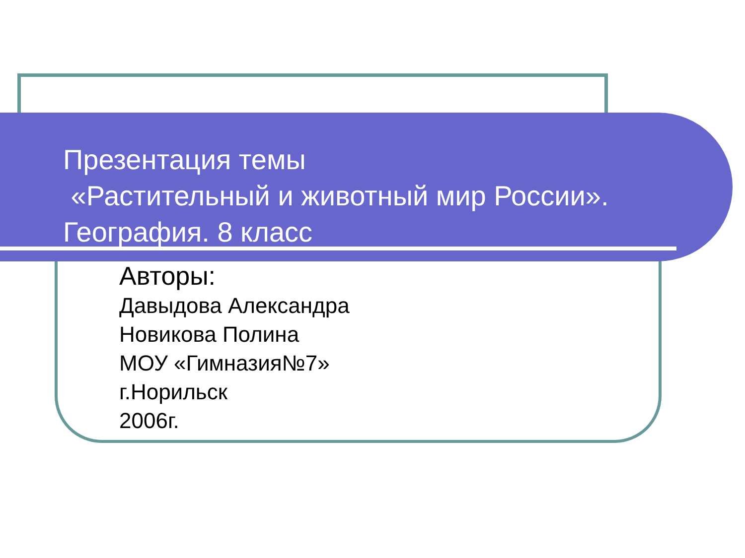Презентация темы
«Растительный и животный мир России».
География. 8 класс
Авторы:
Давыдова Александра
Новикова Полина
МОУ «Гимназия№7»
г.Норильск
2006г.